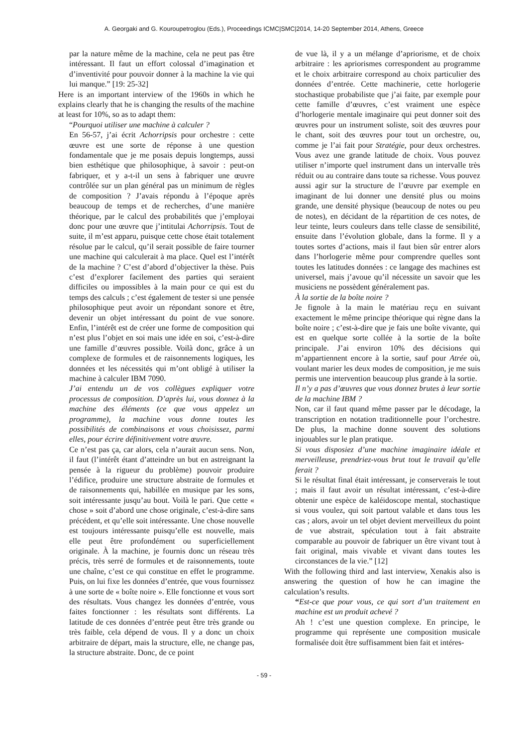A. Georgaki and G. Kouroupetroglou (Eds.), Proceedings ICMC|SMC|2014, 14-20 September 2014, Athens, Greece
par la nature même de la machine, cela ne peut pas être intéressant. Il faut un effort colossal d’imagination et d’inventivité pour pouvoir donner à la machine la vie qui lui manque.” [19: 25-32]
Here is an important interview of the 1960s in which he explains clearly that he is changing the results of the machine at least for 10%, so as to adapt them:
“Pourquoi utiliser une machine à calculer ?
En 56-57, j’ai écrit Achorripsis pour orchestre : cette œuvre est une sorte de réponse à une question fondamentale que je me posais depuis longtemps, aussi bien esthétique que philosophique, à savoir : peut-on fabriquer, et y a-t-il un sens à fabriquer une œuvre contrôlée sur un plan général pas un minimum de règles de composition ? J’avais répondu à l’époque après beaucoup de temps et de recherches, d’une manière théorique, par le calcul des probabilités que j’employai donc pour une œuvre que j’intitulai Achorripsis. Tout de suite, il m’est apparu, puisque cette chose était totalement résolue par le calcul, qu’il serait possible de faire tourner une machine qui calculerait à ma place. Quel est l’intérêt de la machine ? C’est d’abord d’objectiver la thèse. Puis c’est d’explorer facilement des parties qui seraient difficiles ou impossibles à la main pour ce qui est du temps des calculs ; c’est également de tester si une pensée philosophique peut avoir un répondant sonore et être, devenir un objet intéressant du point de vue sonore. Enfin, l’intérêt est de créer une forme de composition qui n’est plus l’objet en soi mais une idée en soi, c’est-à-dire une famille d’œuvres possible. Voilà donc, grâce à un complexe de formules et de raisonnements logiques, les données et les nécessités qui m’ont obligé à utiliser la machine à calculer IBM 7090.
J’ai entendu un de vos collègues expliquer votre processus de composition. D’après lui, vous donnez à la machine des éléments (ce que vous appelez un programme), la machine vous donne toutes les possibilités de combinaisons et vous choisissez, parmi elles, pour écrire définitivement votre œuvre.
Ce n’est pas ça, car alors, cela n’aurait aucun sens. Non, il faut (l’intérêt étant d’atteindre un but en astreignant la pensée à la rigueur du problème) pouvoir produire l’édifice, produire une structure abstraite de formules et de raisonnements qui, habillée en musique par les sons, soit intéressante jusqu’au bout. Voilà le pari. Que cette « chose » soit d’abord une chose originale, c’est-à-dire sans précédent, et qu’elle soit intéressante. Une chose nouvelle est toujours intéressante puisqu’elle est nouvelle, mais elle peut être profondément ou superficiellement originale. À la machine, je fournis donc un réseau très précis, très serré de formules et de raisonnements, toute une chaîne, c’est ce qui constitue en effet le programme. Puis, on lui fixe les données d’entrée, que vous fournissez à une sorte de « boîte noire ». Elle fonctionne et vous sort des résultats. Vous changez les données d’entrée, vous faites fonctionner : les résultats sont différents. La latitude de ces données d’entrée peut être très grande ou très faible, cela dépend de vous. Il y a donc un choix arbitraire de départ, mais la structure, elle, ne change pas, la structure abstraite. Donc, de ce point
de vue là, il y a un mélange d’apriorisme, et de choix arbitraire : les apriorismes correspondent au programme et le choix arbitraire correspond au choix particulier des données d’entrée. Cette machinerie, cette horlogerie stochastique probabiliste que j’ai faite, par exemple pour cette famille d’œuvres, c’est vraiment une espèce d’horlogerie mentale imaginaire qui peut donner soit des œuvres pour un instrument soliste, soit des œuvres pour le chant, soit des œuvres pour tout un orchestre, ou, comme je l’ai fait pour Stratégie, pour deux orchestres. Vous avez une grande latitude de choix. Vous pouvez utiliser n’importe quel instrument dans un intervalle très réduit ou au contraire dans toute sa richesse. Vous pouvez aussi agir sur la structure de l’œuvre par exemple en imaginant de lui donner une densité plus ou moins grande, une densité physique (beaucoup de notes ou peu de notes), en décidant de la répartition de ces notes, de leur teinte, leurs couleurs dans telle classe de sensibilité, ensuite dans l’évolution globale, dans la forme. Il y a toutes sortes d’actions, mais il faut bien sûr entrer alors dans l’horlogerie même pour comprendre quelles sont toutes les latitudes données : ce langage des machines est universel, mais j’avoue qu’il nécessite un savoir que les musiciens ne possèdent généralement pas.
À la sortie de la boîte noire ?
Je fignole à la main le matériau reçu en suivant exactement le même principe théorique qui règne dans la boîte noire ; c’est-à-dire que je fais une boîte vivante, qui est en quelque sorte collée à la sortie de la boîte principale. J’ai environ 10% des décisions qui m’appartiennent encore à la sortie, sauf pour Atrée où, voulant marier les deux modes de composition, je me suis permis une intervention beaucoup plus grande à la sortie.
Il n’y a pas d’œuvres que vous donnez brutes à leur sortie de la machine IBM ?
Non, car il faut quand même passer par le décodage, la transcription en notation traditionnelle pour l’orchestre. De plus, la machine donne souvent des solutions injouables sur le plan pratique.
Si vous disposiez d’une machine imaginaire idéale et merveilleuse, prendriez-vous brut tout le travail qu’elle ferait ?
Si le résultat final était intéressant, je conserverais le tout ; mais il faut avoir un résultat intéressant, c’est-à-dire obtenir une espèce de kaléidoscope mental, stochastique si vous voulez, qui soit partout valable et dans tous les cas ; alors, avoir un tel objet devient merveilleux du point de vue abstrait, spéculation tout à fait abstraite comparable au pouvoir de fabriquer un être vivant tout à fait original, mais vivable et vivant dans toutes les circonstances de la vie.” [12]
With the following third and last interview, Xenakis also is answering the question of how he can imagine the calculation’s results.
“Est-ce que pour vous, ce qui sort d’un traitement en machine est un produit achevé ?
Ah ! c’est une question complexe. En principe, le programme qui représente une composition musicale formalisée doit être suffisamment bien fait et intéres-
- 59 -